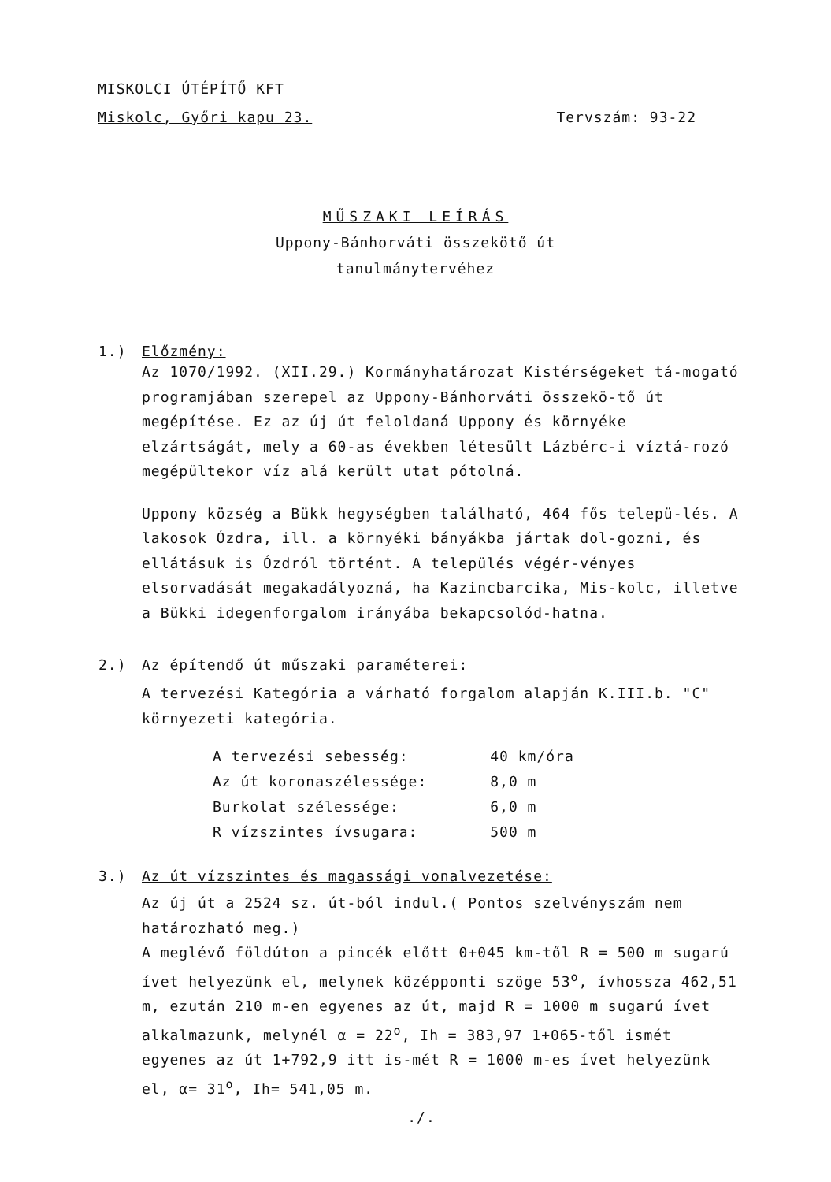MISKOLCI ÚTÉPÍTŐ KFT
Miskolc, Győri kapu 23. Tervszám: 93-22
MŰSZAKI LEÍRÁS
Uppony-Bánhorváti összekötő út
tanulmánytervéhez
1.) Előzmény:
Az 1070/1992. (XII.29.) Kormányhatározat Kistérségeket tá-mogató programjában szerepel az Uppony-Bánhorváti összekö-tő út megépítése. Ez az új út feloldaná Uppony és környéke elzártságát, mely a 60-as években létesült Lázbérc-i víztá-rozó megépültekor víz alá került utat pótolná.
Uppony község a Bükk hegységben található, 464 fős telepü-lés. A lakosok Ózdra, ill. a környéki bányákba jártak dol-gozni, és ellátásuk is Ózdról történt. A település végér-vényes elsorvadását megakadályozná, ha Kazincbarcika, Mis-kolc, illetve a Bükki idegenforgalom irányába bekapcsolód-hatna.
2.) Az építendő út műszaki paraméterei:
A tervezési Kategória a várható forgalom alapján K.III.b. "C" környezeti kategória.
| A tervezési sebesség: | 40 km/óra |
| Az út koronaszélessége: | 8,0 m |
| Burkolat szélessége: | 6,0 m |
| R vízszintes ívsugara: | 500 m |
3.) Az út vízszintes és magassági vonalvezetése:
Az új út a 2524 sz. út-ból indul.( Pontos szelvényszám nem határozható meg.)
A meglévő földúton a pincék előtt 0+045 km-től R = 500 m sugarú ívet helyezünk el, melynek középponti szöge 53<sup>o</sup>, ívhossza 462,51 m, ezután 210 m-en egyenes az út, majd R = 1000 m sugarú ívet alkalmazunk, melynél α = 22<sup>o</sup>, Ih = 383,97 1+065-től ismét egyenes az út 1+792,9 itt is-mét R = 1000 m-es ívet helyezünk el, α= 31<sup>o</sup>, Ih= 541,05 m.
./.